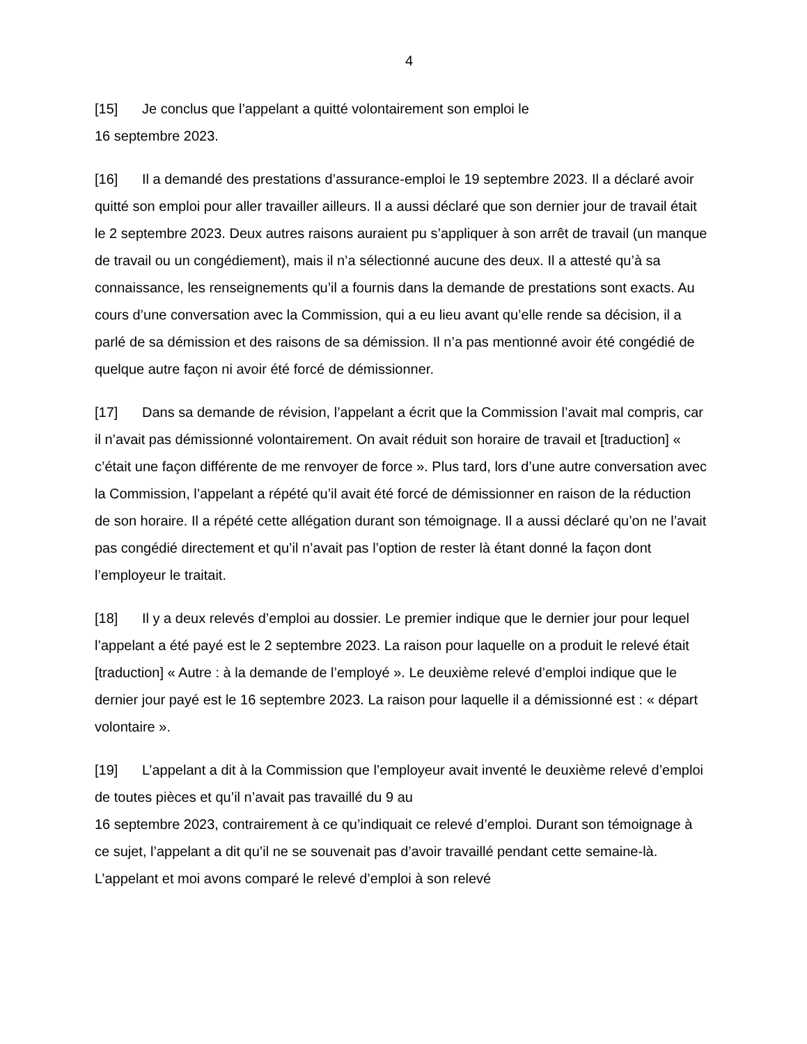4
[15] Je conclus que l’appelant a quitté volontairement son emploi le
16 septembre 2023.
[16] Il a demandé des prestations d’assurance-emploi le 19 septembre 2023. Il a déclaré avoir quitté son emploi pour aller travailler ailleurs. Il a aussi déclaré que son dernier jour de travail était le 2 septembre 2023. Deux autres raisons auraient pu s’appliquer à son arrêt de travail (un manque de travail ou un congédiement), mais il n’a sélectionné aucune des deux. Il a attesté qu’à sa connaissance, les renseignements qu’il a fournis dans la demande de prestations sont exacts. Au cours d’une conversation avec la Commission, qui a eu lieu avant qu’elle rende sa décision, il a parlé de sa démission et des raisons de sa démission. Il n’a pas mentionné avoir été congédié de quelque autre façon ni avoir été forcé de démissionner.
[17] Dans sa demande de révision, l’appelant a écrit que la Commission l’avait mal compris, car il n’avait pas démissionné volontairement. On avait réduit son horaire de travail et [traduction] « c’était une façon différente de me renvoyer de force ». Plus tard, lors d’une autre conversation avec la Commission, l’appelant a répété qu’il avait été forcé de démissionner en raison de la réduction de son horaire. Il a répété cette allégation durant son témoignage. Il a aussi déclaré qu’on ne l’avait pas congédié directement et qu’il n’avait pas l’option de rester là étant donné la façon dont l’employeur le traitait.
[18] Il y a deux relevés d’emploi au dossier. Le premier indique que le dernier jour pour lequel l’appelant a été payé est le 2 septembre 2023. La raison pour laquelle on a produit le relevé était [traduction] « Autre : à la demande de l’employé ». Le deuxième relevé d’emploi indique que le dernier jour payé est le 16 septembre 2023. La raison pour laquelle il a démissionné est : « départ volontaire ».
[19] L’appelant a dit à la Commission que l’employeur avait inventé le deuxième relevé d’emploi de toutes pièces et qu’il n’avait pas travaillé du 9 au
16 septembre 2023, contrairement à ce qu’indiquait ce relevé d’emploi. Durant son témoignage à ce sujet, l’appelant a dit qu’il ne se souvenait pas d’avoir travaillé pendant cette semaine-là. L’appelant et moi avons comparé le relevé d’emploi à son relevé